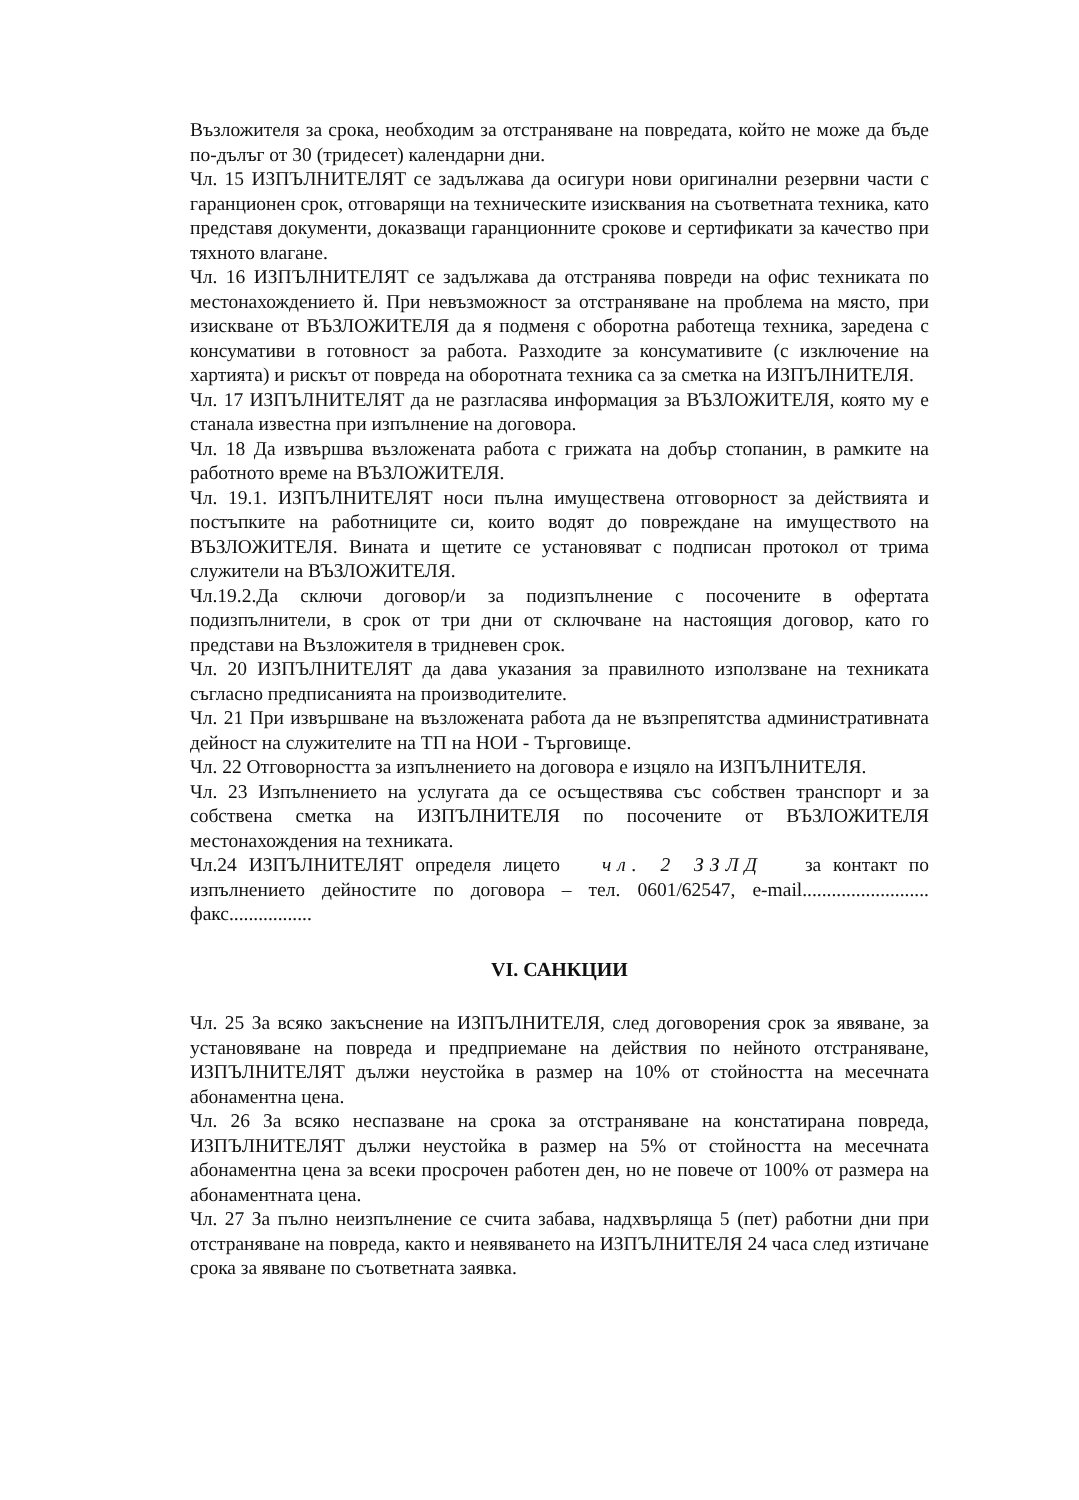Възложителя за срока, необходим за отстраняване на повредата, който не може да бъде по-дълъг от 30 (тридесет) календарни дни.
Чл. 15 ИЗПЪЛНИТЕЛЯТ се задължава да осигури нови оригинални резервни части с гаранционен срок, отговарящи на техническите изисквания на съответната техника, като представя документи, доказващи гаранционните срокове и сертификати за качество при тяхното влагане.
Чл. 16 ИЗПЪЛНИТЕЛЯТ се задължава да отстранява повреди на офис техниката по местонахождението й. При невъзможност за отстраняване на проблема на място, при изискване от ВЪЗЛОЖИТЕЛЯ да я подменя с оборотна работеща техника, заредена с консумативи в готовност за работа. Разходите за консумативите (с изключение на хартията) и рискът от повреда на оборотната техника са за сметка на ИЗПЪЛНИТЕЛЯ.
Чл. 17 ИЗПЪЛНИТЕЛЯТ да не разгласява информация за ВЪЗЛОЖИТЕЛЯ, която му е станала известна при изпълнение на договора.
Чл. 18 Да извършва възложената работа с грижата на добър стопанин, в рамките на работното време на ВЪЗЛОЖИТЕЛЯ.
Чл. 19.1. ИЗПЪЛНИТЕЛЯТ носи пълна имуществена отговорност за действията и постъпките на работниците си, които водят до повреждане на имуществото на ВЪЗЛОЖИТЕЛЯ. Вината и щетите се установяват с подписан протокол от трима служители на ВЪЗЛОЖИТЕЛЯ.
Чл.19.2.Да сключи договор/и за подизпълнение с посочените в офертата подизпълнители, в срок от три дни от сключване на настоящия договор, като го представи на Възложителя в тридневен срок.
Чл. 20 ИЗПЪЛНИТЕЛЯТ да дава указания за правилното използване на техниката съгласно предписанията на производителите.
Чл. 21 При извършване на възложената работа да не възпрепятства административната дейност на служителите на ТП на НОИ - Търговище.
Чл. 22 Отговорността за изпълнението на договора е изцяло на ИЗПЪЛНИТЕЛЯ.
Чл. 23 Изпълнението на услугата да се осъществява със собствен транспорт и за собствена сметка на ИЗПЪЛНИТЕЛЯ по посочените от ВЪЗЛОЖИТЕЛЯ местонахождения на техниката.
Чл.24 ИЗПЪЛНИТЕЛЯТ определя лицето чл. 2 ЗЗЛД за контакт по изпълнението дейностите по договора – тел. 0601/62547, e-mail.......................... факс.................
VI. САНКЦИИ
Чл. 25 За всяко закъснение на ИЗПЪЛНИТЕЛЯ, след договорения срок за явяване, за установяване на повреда и предприемане на действия по нейното отстраняване, ИЗПЪЛНИТЕЛЯТ дължи неустойка в размер на 10% от стойността на месечната абонаментна цена.
Чл. 26 За всяко неспазване на срока за отстраняване на констатирана повреда, ИЗПЪЛНИТЕЛЯТ дължи неустойка в размер на 5% от стойността на месечната абонаментна цена за всеки просрочен работен ден, но не повече от 100% от размера на абонаментната цена.
Чл. 27 За пълно неизпълнение се счита забава, надхвърляща 5 (пет) работни дни при отстраняване на повреда, както и неявяването на ИЗПЪЛНИТЕЛЯ 24 часа след изтичане срока за явяване по съответната заявка.